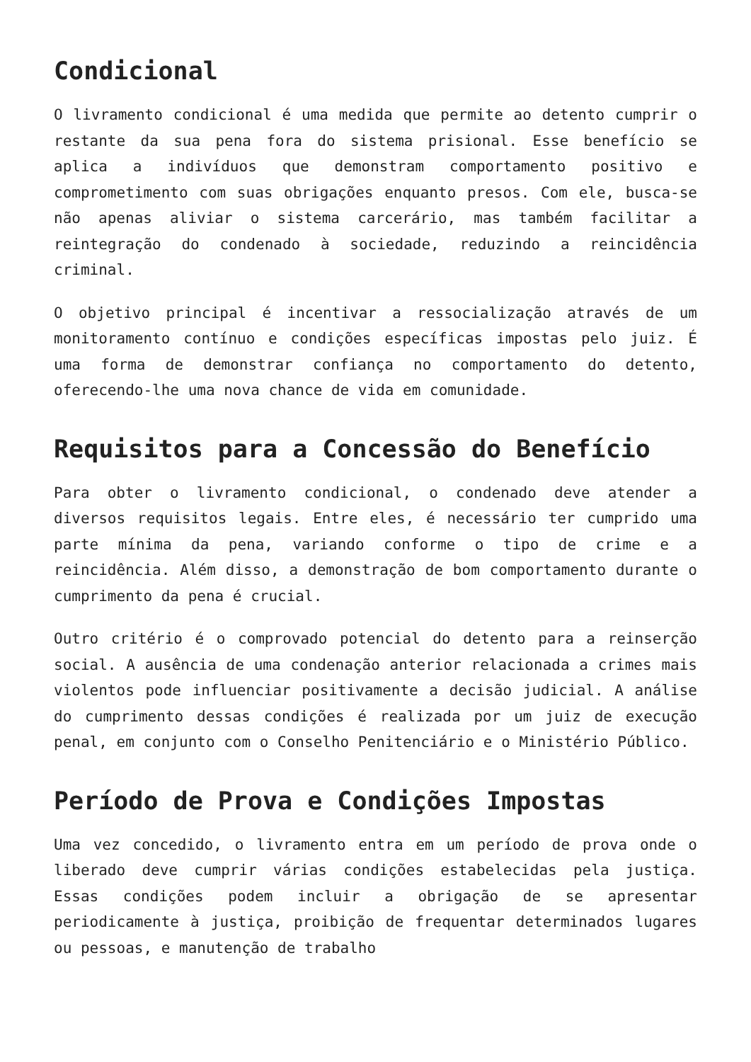Condicional
O livramento condicional é uma medida que permite ao detento cumprir o restante da sua pena fora do sistema prisional. Esse benefício se aplica a indivíduos que demonstram comportamento positivo e comprometimento com suas obrigações enquanto presos. Com ele, busca-se não apenas aliviar o sistema carcerário, mas também facilitar a reintegração do condenado à sociedade, reduzindo a reincidência criminal.
O objetivo principal é incentivar a ressocialização através de um monitoramento contínuo e condições específicas impostas pelo juiz. É uma forma de demonstrar confiança no comportamento do detento, oferecendo-lhe uma nova chance de vida em comunidade.
Requisitos para a Concessão do Benefício
Para obter o livramento condicional, o condenado deve atender a diversos requisitos legais. Entre eles, é necessário ter cumprido uma parte mínima da pena, variando conforme o tipo de crime e a reincidência. Além disso, a demonstração de bom comportamento durante o cumprimento da pena é crucial.
Outro critério é o comprovado potencial do detento para a reinserção social. A ausência de uma condenação anterior relacionada a crimes mais violentos pode influenciar positivamente a decisão judicial. A análise do cumprimento dessas condições é realizada por um juiz de execução penal, em conjunto com o Conselho Penitenciário e o Ministério Público.
Período de Prova e Condições Impostas
Uma vez concedido, o livramento entra em um período de prova onde o liberado deve cumprir várias condições estabelecidas pela justiça. Essas condições podem incluir a obrigação de se apresentar periodicamente à justiça, proibição de frequentar determinados lugares ou pessoas, e manutenção de trabalho